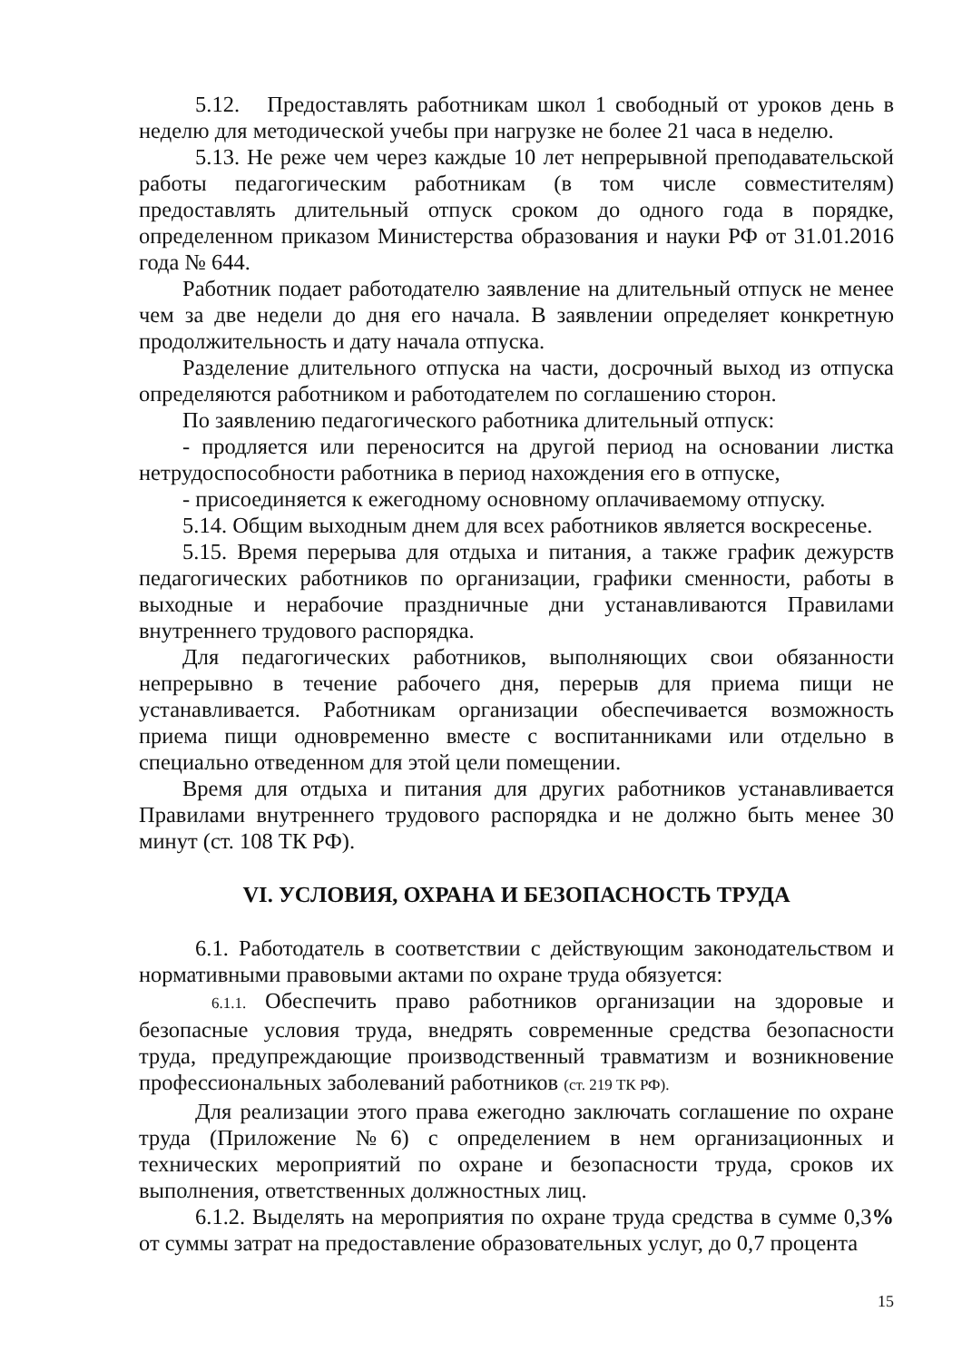5.12. Предоставлять работникам школ 1 свободный от уроков день в неделю для методической учебы при нагрузке не более 21 часа в неделю.
5.13. Не реже чем через каждые 10 лет непрерывной преподавательской работы педагогическим работникам (в том числе совместителям) предоставлять длительный отпуск сроком до одного года в порядке, определенном приказом Министерства образования и науки РФ от 31.01.2016 года № 644.
Работник подает работодателю заявление на длительный отпуск не менее чем за две недели до дня его начала. В заявлении определяет конкретную продолжительность и дату начала отпуска.
Разделение длительного отпуска на части, досрочный выход из отпуска определяются работником и работодателем по соглашению сторон.
По заявлению педагогического работника длительный отпуск:
- продляется или переносится на другой период на основании листка нетрудоспособности работника в период нахождения его в отпуске,
- присоединяется к ежегодному основному оплачиваемому отпуску.
5.14. Общим выходным днем для всех работников является воскресенье.
5.15. Время перерыва для отдыха и питания, а также график дежурств педагогических работников по организации, графики сменности, работы в выходные и нерабочие праздничные дни устанавливаются Правилами внутреннего трудового распорядка.
Для педагогических работников, выполняющих свои обязанности непрерывно в течение рабочего дня, перерыв для приема пищи не устанавливается. Работникам организации обеспечивается возможность приема пищи одновременно вместе с воспитанниками или отдельно в специально отведенном для этой цели помещении.
Время для отдыха и питания для других работников устанавливается Правилами внутреннего трудового распорядка и не должно быть менее 30 минут (ст. 108 ТК РФ).
VI. УСЛОВИЯ, ОХРАНА И БЕЗОПАСНОСТЬ ТРУДА
6.1. Работодатель в соответствии с действующим законодательством и нормативными правовыми актами по охране труда обязуется:
6.1.1. Обеспечить право работников организации на здоровые и безопасные условия труда, внедрять современные средства безопасности труда, предупреждающие производственный травматизм и возникновение профессиональных заболеваний работников (ст. 219 ТК РФ).
Для реализации этого права ежегодно заключать соглашение по охране труда (Приложение №6) с определением в нем организационных и технических мероприятий по охране и безопасности труда, сроков их выполнения, ответственных должностных лиц.
6.1.2. Выделять на мероприятия по охране труда средства в сумме 0,3% от суммы затрат на предоставление образовательных услуг, до 0,7 процента
15